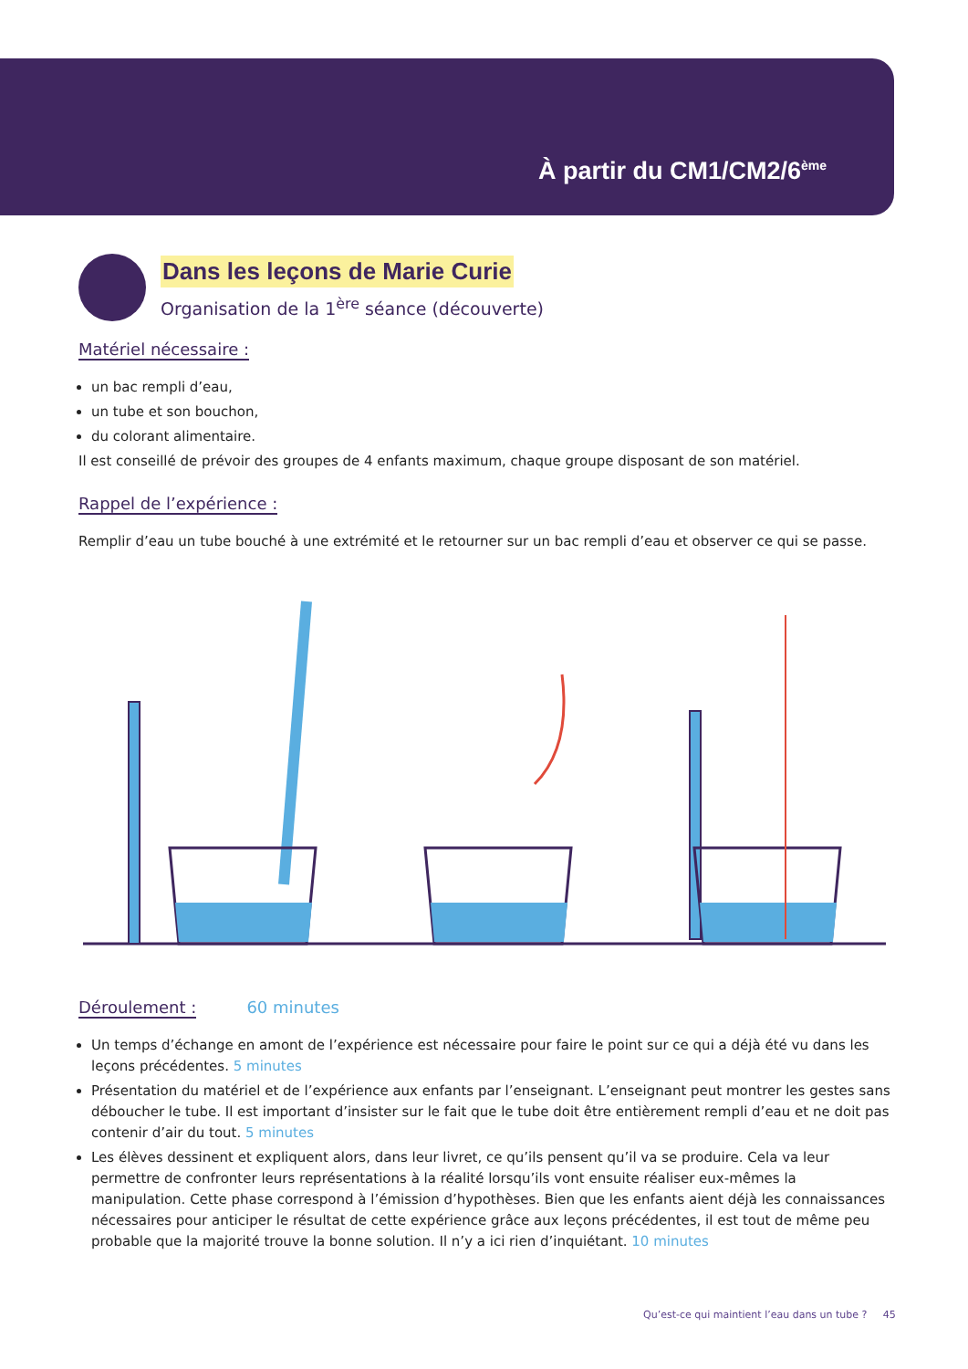À partir du CM1/CM2/6<sup>ème</sup>
Dans les leçons de Marie Curie
Organisation de la 1<sup>ère</sup> séance (découverte)
Matériel nécessaire :
un bac rempli d’eau,
un tube et son bouchon,
du colorant alimentaire.
Il est conseillé de prévoir des groupes de 4 enfants maximum, chaque groupe disposant de son matériel.
Rappel de l’expérience :
Remplir d’eau un tube bouché à une extrémité et le retourner sur un bac rempli d’eau et observer ce qui se passe.
Déroulement :
60 minutes
Un temps d’échange en amont de l’expérience est nécessaire pour faire le point sur ce qui a déjà été vu dans les leçons précédentes. 5 minutes
Présentation du matériel et de l’expérience aux enfants par l’enseignant. L’enseignant peut montrer les gestes sans déboucher le tube. Il est important d’insister sur le fait que le tube doit être entièrement rempli d’eau et ne doit pas contenir d’air du tout. 5 minutes
Les élèves dessinent et expliquent alors, dans leur livret, ce qu’ils pensent qu’il va se produire. Cela va leur permettre de confronter leurs représentations à la réalité lorsqu’ils vont ensuite réaliser eux-mêmes la manipulation. Cette phase correspond à l’émission d’hypothèses. Bien que les enfants aient déjà les connaissances nécessaires pour anticiper le résultat de cette expérience grâce aux leçons précédentes, il est tout de même peu probable que la majorité trouve la bonne solution. Il n’y a ici rien d’inquiétant. 10 minutes
Qu’est-ce qui maintient l’eau dans un tube ? 45